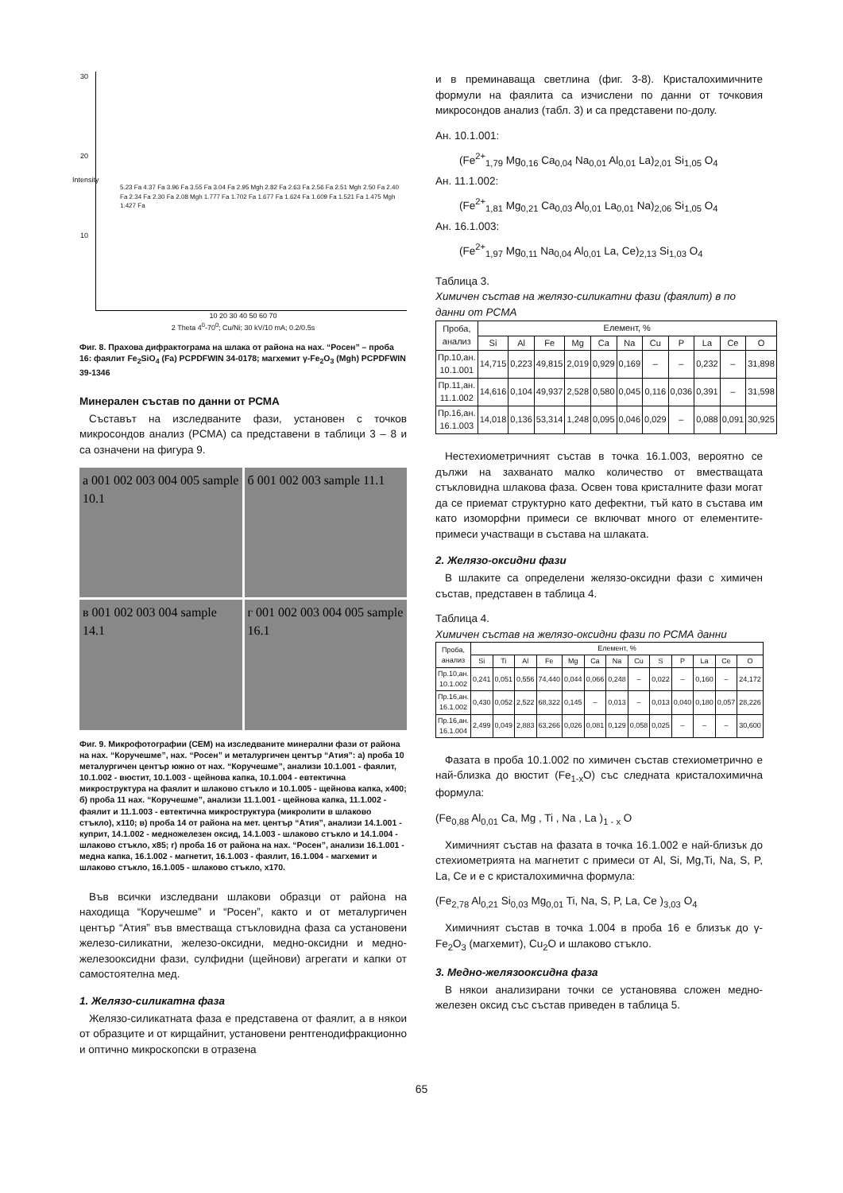30
20
10
5.23 Fa 4.37 Fa 3.96 Fa 3.55 Fa 3.04 Fa 2.95 Mgh 2.82 Fa 2.63 Fa 2.56 Fa 2.51 Mgh 2.50 Fa 2.40 Fa 2.34 Fa 2.30 Fa 2.08 Mgh 1.777 Fa 1.702 Fa 1.677 Fa 1.624 Fa 1.609 Fa 1.521 Fa 1.475 Mgh 1.427 Fa
Intensity
10 20 30 40 50 60 70
2 Theta 4<sup>0</sup>-70<sup>0</sup>; Cu/Ni; 30 kV/10 mA; 0.2/0.5s
Фиг. 8. Прахова дифрактограма на шлака от района на нах. “Росен” – проба 16: фаялит Fe<sub>2</sub>SiO<sub>4</sub> (Fa) PCPDFWIN 34-0178; магхемит γ-Fe<sub>2</sub>O<sub>3</sub> (Mgh) PCPDFWIN 39-1346
Минерален състав по данни от РСМА
Съставът на изследваните фази, установен с точков микросондов анализ (РСМА) са представени в таблици 3 – 8 и са означени на фигура 9.
а 001 002 003 004 005 sample 10.1
б 001 002 003 sample 11.1
в 001 002 003 004 sample 14.1
г 001 002 003 004 005 sample 16.1
Фиг. 9. Микрофотографии (СЕМ) на изследваните минерални фази от района на нах. “Коручешме”, нах. “Росен” и металургичен център “Атия”: а) проба 10 металургичен център южно от нах. “Коручешме”, анализи 10.1.001 - фаялит, 10.1.002 - вюстит, 10.1.003 - щейнова капка, 10.1.004 - евтектична микроструктура на фаялит и шлаково стъкло и 10.1.005 - щейнова капка, x400; б) проба 11 нах. “Коручешме”, анализи 11.1.001 - щейнова капка, 11.1.002 - фаялит и 11.1.003 - евтектична микроструктура (микролити в шлаково стъкло), x110; в) проба 14 от района на мет. център “Атия”, анализи 14.1.001 - куприт, 14.1.002 - медножелезен оксид, 14.1.003 - шлаково стъкло и 14.1.004 - шлаково стъкло, x85; г) проба 16 от района на нах. “Росен”, анализи 16.1.001 - медна капка, 16.1.002 - магнетит, 16.1.003 - фаялит, 16.1.004 - магхемит и шлаково стъкло, 16.1.005 - шлаково стъкло, x170.
Във всички изследвани шлакови образци от района на находища “Коручешме” и “Росен”, както и от металургичен център “Атия” във вместваща стъкловидна фаза са установени железо-силикатни, железо-оксидни, медно-оксидни и медно-железооксидни фази, сулфидни (щейнови) агрегати и капки от самостоятелна мед.
1. Желязо-силикатна фаза
Желязо-силикатната фаза е представена от фаялит, а в някои от образците и от кирщайнит, установени рентгенодифракционно и оптично микроскопски в отразена
и в преминаваща светлина (фиг. 3-8). Кристалохимичните формули на фаялита са изчислени по данни от точковия микросондов анализ (табл. 3) и са представени по-долу.
Ан. 10.1.001:
(Fe<sup>2+</sup><sub>1,79</sub> Mg<sub>0,16</sub> Ca<sub>0,04</sub> Na<sub>0,01</sub> Al<sub>0,01</sub> La)<sub>2,01</sub> Si<sub>1,05</sub> O<sub>4</sub>
Ан. 11.1.002:
(Fe<sup>2+</sup><sub>1,81</sub> Mg<sub>0,21</sub> Ca<sub>0,03</sub> Al<sub>0,01</sub> La<sub>0,01</sub> Na)<sub>2,06</sub> Si<sub>1,05</sub> O<sub>4</sub>
Ан. 16.1.003:
(Fe<sup>2+</sup><sub>1,97</sub> Mg<sub>0,11</sub> Na<sub>0,04</sub> Al<sub>0,01</sub> La, Ce)<sub>2,13</sub> Si<sub>1,03</sub> O<sub>4</sub>
Таблица 3.
Химичен състав на желязо-силикатни фази (фаялит) в по данни от РСМА
| Проба, анализ | Елемент, % | | | | | | | | | | |
| --- | --- | --- | --- | --- | --- | --- | --- | --- | --- | --- | --- |
| | Si | Al | Fe | Mg | Ca | Na | Cu | P | La | Ce | O |
| Пр.10,ан. 10.1.001 | 14,715 | 0,223 | 49,815 | 2,019 | 0,929 | 0,169 | – | – | 0,232 | – | 31,898 |
| Пр.11,ан. 11.1.002 | 14,616 | 0,104 | 49,937 | 2,528 | 0,580 | 0,045 | 0,116 | 0,036 | 0,391 | – | 31,598 |
| Пр.16,ан. 16.1.003 | 14,018 | 0,136 | 53,314 | 1,248 | 0,095 | 0,046 | 0,029 | – | 0,088 | 0,091 | 30,925 |
Нестехиометричният състав в точка 16.1.003, вероятно се дължи на захванато малко количество от вместващата стъкловидна шлакова фаза. Освен това кристалните фази могат да се приемат структурно като дефектни, тъй като в състава им като изоморфни примеси се включват много от елементите-примеси участващи в състава на шлаката.
2. Желязо-оксидни фази
В шлаките са определени желязо-оксидни фази с химичен състав, представен в таблица 4.
Таблица 4.
Химичен състав на желязо-оксидни фази по РСМА данни
| Проба, анализ | Елемент, % | | | | | | | | | | | | |
| --- | --- | --- | --- | --- | --- | --- | --- | --- | --- | --- | --- | --- | --- |
| | Si | Ti | Al | Fe | Mg | Ca | Na | Cu | S | P | La | Ce | O |
| Пр.10,ан. 10.1.002 | 0,241 | 0,051 | 0,556 | 74,440 | 0,044 | 0,066 | 0,248 | – | 0,022 | – | 0,160 | – | 24,172 |
| Пр.16,ан. 16.1.002 | 0,430 | 0,052 | 2,522 | 68,322 | 0,145 | – | 0,013 | – | 0,013 | 0,040 | 0,180 | 0,057 | 28,226 |
| Пр.16,ан. 16.1.004 | 2,499 | 0,049 | 2,883 | 63,266 | 0,026 | 0,081 | 0,129 | 0,058 | 0,025 | – | – | – | 30,600 |
Фазата в проба 10.1.002 по химичен състав стехиометрично е най-близка до вюстит (Fe<sub>1-x</sub>O) със следната кристалохимична формула:
(Fe<sub>0,88</sub> Al<sub>0,01</sub> Ca, Mg , Ti , Na , La )<sub>1 - x</sub> O
Химичният състав на фазата в точка 16.1.002 е най-близък до стехиометрията на магнетит с примеси от Al, Si, Mg,Ti, Na, S, P, La, Ce и е с кристалохимична формула:
(Fe<sub>2,78</sub> Al<sub>0,21</sub> Si<sub>0,03</sub> Mg<sub>0,01</sub> Ti, Na, S, P, La, Ce )<sub>3,03</sub> O<sub>4</sub>
Химичният състав в точка 1.004 в проба 16 е близък до γ-Fe<sub>2</sub>O<sub>3</sub> (магхемит), Cu<sub>2</sub>O и шлаково стъкло.
3. Медно-желязооксидна фаза
В някои анализирани точки се установява сложен медно-железен оксид със състав приведен в таблица 5.
65